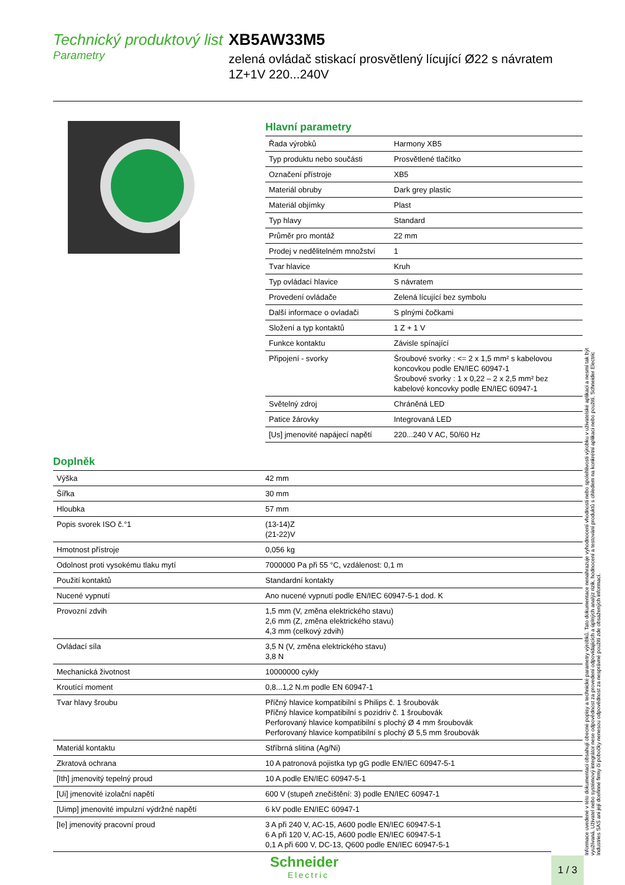Technický produktový list
Parametry
XB5AW33M5
zelená ovládač stiskací prosvětlený lícující Ø22 s návratem 1Z+1V 220...240V
Hlavní parametry
| Řada výrobků | Harmony XB5 |
| Typ produktu nebo součásti | Prosvětlené tlačítko |
| Označení přístroje | XB5 |
| Materiál obruby | Dark grey plastic |
| Materiál objímky | Plast |
| Typ hlavy | Standard |
| Průměr pro montáž | 22 mm |
| Prodej v nedělitelném množství | 1 |
| Tvar hlavice | Kruh |
| Typ ovládací hlavice | S návratem |
| Provedení ovládače | Zelená lícující bez symbolu |
| Další informace o ovladači | S plnými čočkami |
| Složení a typ kontaktů | 1 Z + 1 V |
| Funkce kontaktu | Závisle spínající |
| Připojení - svorky | Šroubové svorky : <= 2 x 1,5 mm² s kabelovou koncovkou podle EN/IEC 60947-1 Šroubové svorky : 1 x 0,22 – 2 x 2,5 mm² bez kabelové koncovky podle EN/IEC 60947-1 |
| Světelný zdroj | Chráněná LED |
| Patice žárovky | Integrovaná LED |
| [Us] jmenovité napájecí napětí | 220...240 V AC, 50/60 Hz |
Doplněk
| Výška | 42 mm |
| Šířka | 30 mm |
| Hloubka | 57 mm |
| Popis svorek ISO č.°1 | (13-14)Z (21-22)V |
| Hmotnost přístroje | 0,056 kg |
| Odolnost proti vysokému tlaku mytí | 7000000 Pa při 55 °C, vzdálenost: 0,1 m |
| Použití kontaktů | Standardní kontakty |
| Nucené vypnutí | Ano nucené vypnutí podle EN/IEC 60947-5-1 dod. K |
| Provozní zdvih | 1,5 mm (V, změna elektrického stavu) 2,6 mm (Z, změna elektrického stavu) 4,3 mm (celkový zdvih) |
| Ovládací síla | 3,5 N (V, změna elektrického stavu) 3,8 N |
| Mechanická životnost | 10000000 cykly |
| Kroutící moment | 0,8...1,2 N.m podle EN 60947-1 |
| Tvar hlavy šroubu | Příčný hlavice kompatibilní s Philips č. 1 šroubovák Příčný hlavice kompatibilní s pozidriv č. 1 šroubovák Perforovaný hlavice kompatibilní s plochý Ø 4 mm šroubovák Perforovaný hlavice kompatibilní s plochý Ø 5,5 mm šroubovák |
| Materiál kontaktu | Stříbrná slitina (Ag/Ni) |
| Zkratová ochrana | 10 A patronová pojistka typ gG podle EN/IEC 60947-5-1 |
| [Ith] jmenovitý tepelný proud | 10 A podle EN/IEC 60947-5-1 |
| [Ui] jmenovité izolační napětí | 600 V (stupeň znečištění: 3) podle EN/IEC 60947-1 |
| [Uimp] jmenovité impulzní výdržné napětí | 6 kV podle EN/IEC 60947-1 |
| [Ie] jmenovitý pracovní proud | 3 A při 240 V, AC-15, A600 podle EN/IEC 60947-5-1 6 A při 120 V, AC-15, A600 podle EN/IEC 60947-5-1 0,1 A při 600 V, DC-13, Q600 podle EN/IEC 60947-5-1 |
Informace uvedené v této dokumentaci obsahují obecné popisy a technické parametry výrobků. Tato dokumentace nenahrazuje vyhodnocení vhodnosti nebo spolehlivosti výrobku v uživatelské aplikaci a nesmí tak být využívaná. Uživatel nebo systémový integrátor nese odpovědnost za provedení odpovídajících a úplných analýz rizik, hodnocení a testování produktů s ohledem na konkrétní aplikaci nebo použití. Schneider Electric Industries SAS ani její dceřinné firmy či pobočky nenesou odpovědnost za nesprávné použití zde obsažených informací.
Schneider
Electric
1 / 3